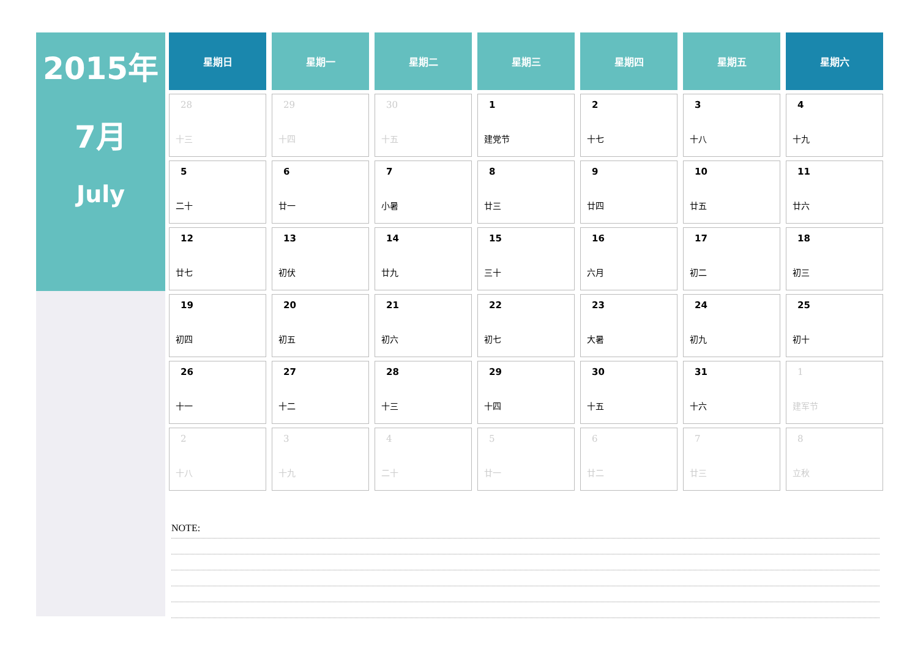2015年
7月
July
| 星期日 | 星期一 | 星期二 | 星期三 | 星期四 | 星期五 | 星期六 |
| --- | --- | --- | --- | --- | --- | --- |
| 28 十三 | 29 十四 | 30 十五 | 1 建党节 | 2 十七 | 3 十八 | 4 十九 |
| 5 二十 | 6 廿一 | 7 小暑 | 8 廿三 | 9 廿四 | 10 廿五 | 11 廿六 |
| 12 廿七 | 13 初伏 | 14 廿九 | 15 三十 | 16 六月 | 17 初二 | 18 初三 |
| 19 初四 | 20 初五 | 21 初六 | 22 初七 | 23 大暑 | 24 初九 | 25 初十 |
| 26 十一 | 27 十二 | 28 十三 | 29 十四 | 30 十五 | 31 十六 | 1 建军节 |
| 2 十八 | 3 十九 | 4 二十 | 5 廿一 | 6 廿二 | 7 廿三 | 8 立秋 |
NOTE: